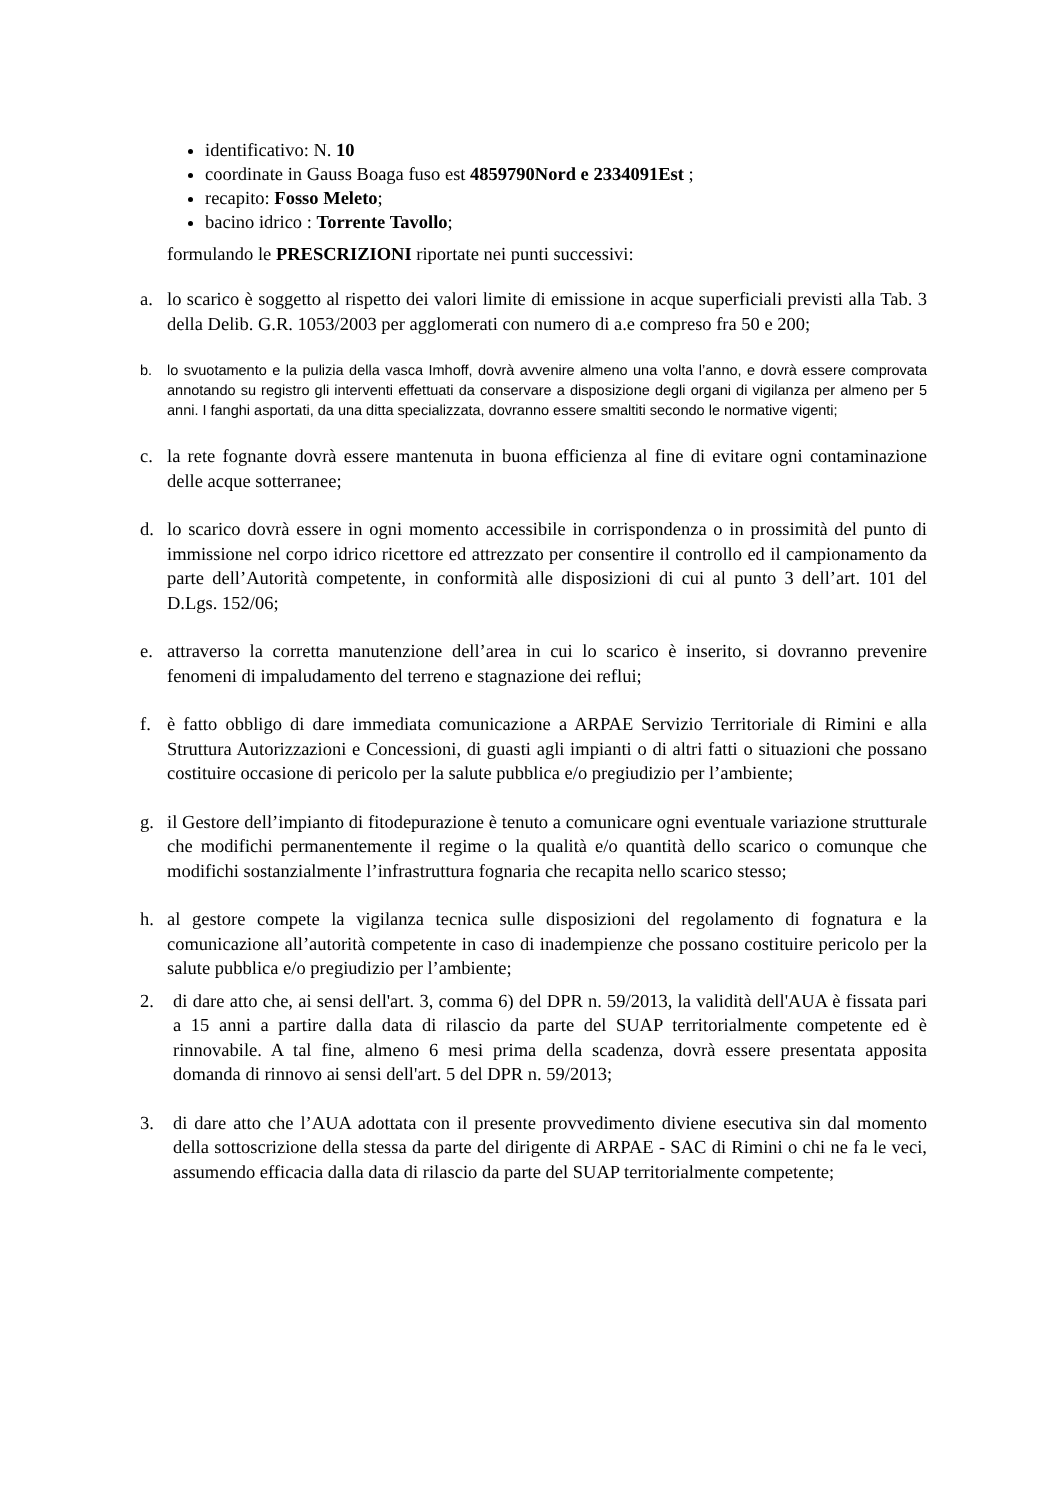identificativo: N. 10
coordinate in Gauss Boaga fuso est 4859790Nord e 2334091Est ;
recapito: Fosso Meleto;
bacino idrico : Torrente Tavollo;
formulando le PRESCRIZIONI riportate nei punti successivi:
a. lo scarico è soggetto al rispetto dei valori limite di emissione in acque superficiali previsti alla Tab. 3 della Delib. G.R. 1053/2003 per agglomerati con numero di a.e compreso fra 50 e 200;
b. lo svuotamento e la pulizia della vasca Imhoff, dovrà avvenire almeno una volta l’anno, e dovrà essere comprovata annotando su registro gli interventi effettuati da conservare a disposizione degli organi di vigilanza per almeno per 5 anni. I fanghi asportati, da una ditta specializzata, dovranno essere smaltiti secondo le normative vigenti;
c. la rete fognante dovrà essere mantenuta in buona efficienza al fine di evitare ogni contaminazione delle acque sotterranee;
d. lo scarico dovrà essere in ogni momento accessibile in corrispondenza o in prossimità del punto di immissione nel corpo idrico ricettore ed attrezzato per consentire il controllo ed il campionamento da parte dell’Autorità competente, in conformità alle disposizioni di cui al punto 3 dell’art. 101 del D.Lgs. 152/06;
e. attraverso la corretta manutenzione dell’area in cui lo scarico è inserito, si dovranno prevenire fenomeni di impaludamento del terreno e stagnazione dei reflui;
f. è fatto obbligo di dare immediata comunicazione a ARPAE Servizio Territoriale di Rimini e alla Struttura Autorizzazioni e Concessioni, di guasti agli impianti o di altri fatti o situazioni che possano costituire occasione di pericolo per la salute pubblica e/o pregiudizio per l’ambiente;
g. il Gestore dell’impianto di fitodepurazione è tenuto a comunicare ogni eventuale variazione strutturale che modifichi permanentemente il regime o la qualità e/o quantità dello scarico o comunque che modifichi sostanzialmente l’infrastruttura fognaria che recapita nello scarico stesso;
h. al gestore compete la vigilanza tecnica sulle disposizioni del regolamento di fognatura e la comunicazione all’autorità competente in caso di inadempienze che possano costituire pericolo per la salute pubblica e/o pregiudizio per l’ambiente;
2. di dare atto che, ai sensi dell'art. 3, comma 6) del DPR n. 59/2013, la validità dell'AUA è fissata pari a 15 anni a partire dalla data di rilascio da parte del SUAP territorialmente competente ed è rinnovabile. A tal fine, almeno 6 mesi prima della scadenza, dovrà essere presentata apposita domanda di rinnovo ai sensi dell'art. 5 del DPR n. 59/2013;
3. di dare atto che l’AUA adottata con il presente provvedimento diviene esecutiva sin dal momento della sottoscrizione della stessa da parte del dirigente di ARPAE - SAC di Rimini o chi ne fa le veci, assumendo efficacia dalla data di rilascio da parte del SUAP territorialmente competente;